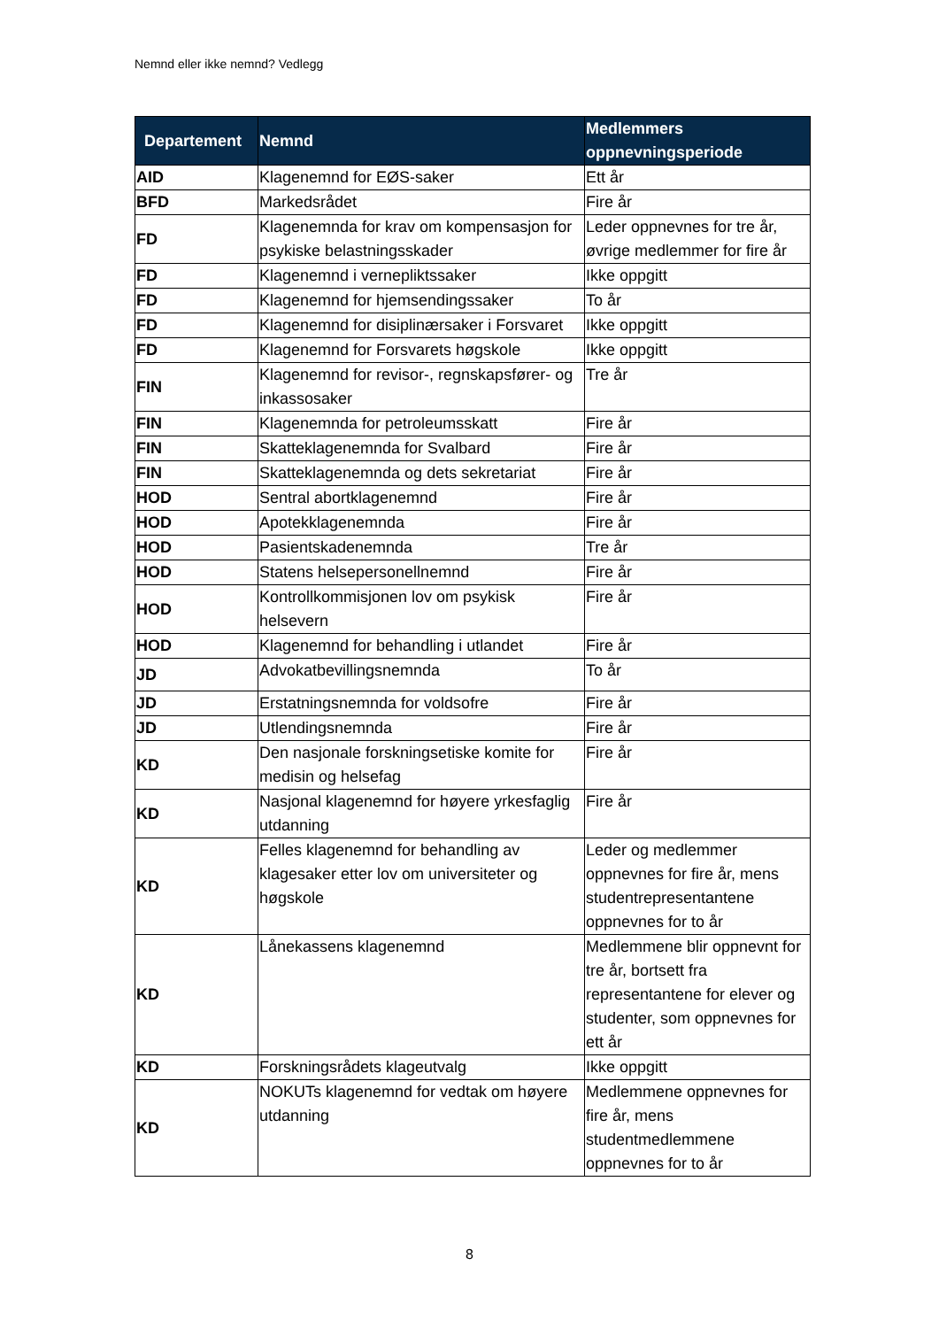Nemnd eller ikke nemnd? Vedlegg
| Departement | Nemnd | Medlemmers oppnevningsperiode |
| --- | --- | --- |
| AID | Klagenemnd for EØS-saker | Ett år |
| BFD | Markedsrådet | Fire år |
| FD | Klagenemnda for krav om kompensasjon for psykiske belastningsskader | Leder oppnevnes for tre år, øvrige medlemmer for fire år |
| FD | Klagenemnd i vernepliktssaker | Ikke oppgitt |
| FD | Klagenemnd for hjemsendingssaker | To år |
| FD | Klagenemnd for disiplinærsaker i Forsvaret | Ikke oppgitt |
| FD | Klagenemnd for Forsvarets høgskole | Ikke oppgitt |
| FIN | Klagenemnd for revisor-, regnskapsfører- og inkassosaker | Tre år |
| FIN | Klagenemnda for petroleumsskatt | Fire år |
| FIN | Skatteklagenemnda for Svalbard | Fire år |
| FIN | Skatteklagenemnda og dets sekretariat | Fire år |
| HOD | Sentral abortklagenemnd | Fire år |
| HOD | Apotekklagenemnda | Fire år |
| HOD | Pasientskadenemnda | Tre år |
| HOD | Statens helsepersonellnemnd | Fire år |
| HOD | Kontrollkommisjonen lov om psykisk helsevern | Fire år |
| HOD | Klagenemnd for behandling i utlandet | Fire år |
| JD | Advokatbevillingsnemnda | To år |
| JD | Erstatningsnemnda for voldsofre | Fire år |
| JD | Utlendingsnemnda | Fire år |
| KD | Den nasjonale forskningsetiske komite for medisin og helsefag | Fire år |
| KD | Nasjonal klagenemnd for høyere yrkesfaglig utdanning | Fire år |
| KD | Felles klagenemnd for behandling av klagesaker etter lov om universiteter og høgskole | Leder og medlemmer oppnevnes for fire år, mens studentrepresentantene oppnevnes for to år |
| KD | Lånekassens klagenemnd | Medlemmene blir oppnevnt for tre år, bortsett fra representantene for elever og studenter, som oppnevnes for ett år |
| KD | Forskningsrådets klageutvalg | Ikke oppgitt |
| KD | NOKUTs klagenemnd for vedtak om høyere utdanning | Medlemmene oppnevnes for fire år, mens studentmedlemmene oppnevnes for to år |
8